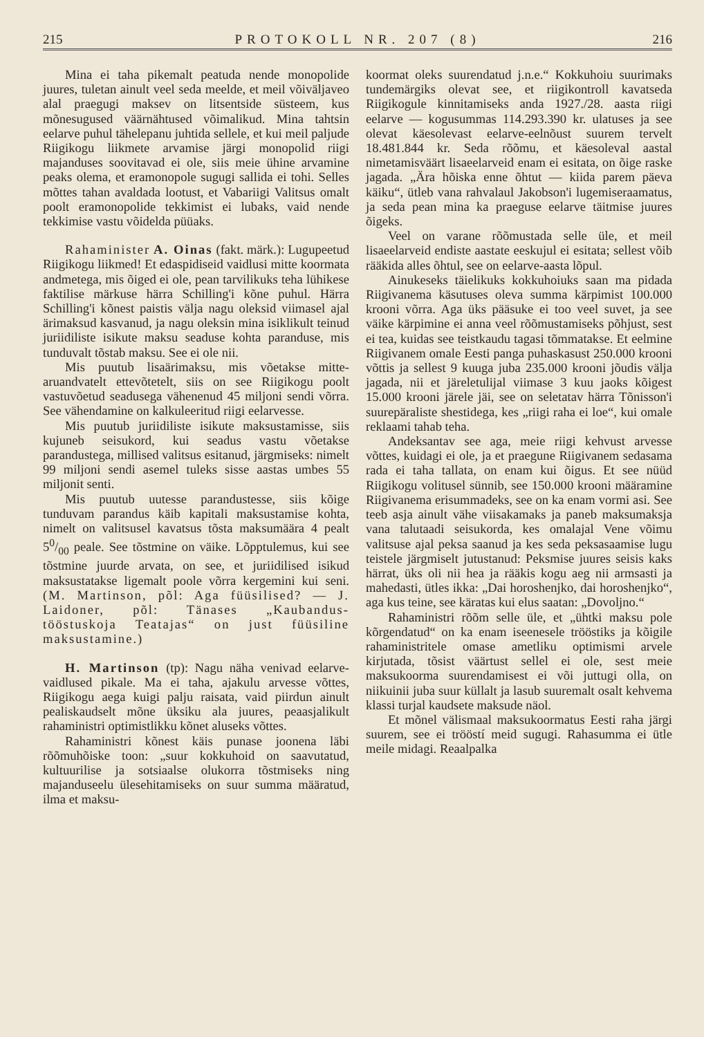215 PROTOKOLL NR. 207 (8) 216
Mina ei taha pikemalt peatuda nende monopolide juures, tuletan ainult veel seda meelde, et meil võiväljaveo alal praegugi maksev on litsentside süsteem, kus mõnesugused väärnähtused võimalikud. Mina tahtsin eelarve puhul tähelepanu juhtida sellele, et kui meil paljude Riigikogu liikmete arvamise järgi monopolid riigi majanduses soovitavad ei ole, siis meie ühine arvamine peaks olema, et eramonopole sugugi sallida ei tohi. Selles mõttes tahan avaldada lootust, et Vabariigi Valitsus omalt poolt eramonopolide tekkimist ei lubaks, vaid nende tekkimise vastu võidelda püüaks.
Rahaminister A. Oinas (fakt. märk.): Lugupeetud Riigikogu liikmed! Et edaspidiseid vaidlusi mitte koormata andmetega, mis õiged ei ole, pean tarvilikuks teha lühikese faktilise märkuse härra Schilling'i kõne puhul. Härra Schilling'i kõnest paistis välja nagu oleksid viimasel ajal ärimaksud kasvanud, ja nagu oleksin mina isiklikult teinud juriidiliste isikute maksu seaduse kohta paranduse, mis tunduvalt tõstab maksu. See ei ole nii.
Mis puutub lisaärimaksu, mis võetakse mitte-aruandvatelt ettevõtetelt, siis on see Riigikogu poolt vastuvõetud seadusega vähenenud 45 miljoni sendi võrra. See vähendamine on kalkuleeritud riigi eelarvesse.
Mis puutub juriidiliste isikute maksustamisse, siis kujuneb seisukord, kui seadus vastu võetakse parandustega, millised valitsus esitanud, järgmiseks: nimelt 99 miljoni sendi asemel tuleks sisse aastas umbes 55 miljonit senti.
Mis puutub uutesse parandustesse, siis kõige tunduvam parandus käib kapitali maksustamise kohta, nimelt on valitsusel kavatsus tõsta maksumäära 4 pealt 50/00 peale. See tõstmine on väike. Lõpptulemus, kui see tõstmine juurde arvata, on see, et juriidilised isikud maksustatakse ligemalt poole võrra kergemini kui seni. (M. Martinson, põl: Aga füüsilised? — J. Laidoner, põl: Tänases „Kaubandus-tööstuskoja Teatajas“ on just füüsiline maksustamine.)
H. Martinson (tp): Nagu näha venivad eelarve-vaidlused pikale. Ma ei taha, ajakulu arvesse võttes, Riigikogu aega kuigi palju raisata, vaid piirdun ainult pealiskaudselt mõne üksiku ala juures, peaasjalikult rahaministri optimistlikku kõnet aluseks võttes.
Rahaministri kõnest käis punase joonena läbi rõõmuhõiske toon: „suur kokkuhoid on saavutatud, kultuurilise ja sotsiaalse olukorra tõstmiseks ning majanduseelu ülesehitamiseks on suur summa määratud, ilma et maksu-
koormat oleks suurendatud j.n.e.“ Kokkuhoiu suurimaks tundemärgiks olevat see, et riigikontroll kavatseda Riigikogule kinnitamiseks anda 1927./28. aasta riigi eelarve — kogusummas 114.293.390 kr. ulatuses ja see olevat käesolevast eelarve-eelnõust suurem tervelt 18.481.844 kr. Seda rõõmu, et käesoleval aastal nimetamisväärt lisaeelarveid enam ei esitata, on õige raske jagada. „Ära hõiska enne õhtut — kiida parem päeva käiku“, ütleb vana rahvalaul Jakobson'i lugemiseraamatus, ja seda pean mina ka praeguse eelarve täitmise juures õigeks.
Veel on varane rõõmustada selle üle, et meil lisaeelarveid endiste aastate eeskujul ei esitata; sellest võib rääkida alles õhtul, see on eelarve-aasta lõpul.
Ainukeseks täielikuks kokkuhoiuks saan ma pidada Riigivanema käsutuses oleva summa kärpimist 100.000 krooni võrra. Aga üks pääsuke ei too veel suvet, ja see väike kärpimine ei anna veel rõõmustamiseks põhjust, sest ei tea, kuidas see teistkaudu tagasi tõmmatakse. Et eelmine Riigivanem omale Eesti panga puhaskasust 250.000 krooni võttis ja sellest 9 kuuga juba 235.000 krooni jõudis välja jagada, nii et järeletulijal viimase 3 kuu jaoks kõigest 15.000 krooni järele jäi, see on seletatav härra Tõnisson'i suurepäraliste shestidega, kes „riigi raha ei loe“, kui omale reklaami tahab teha.
Andeksantav see aga, meie riigi kehvust arvesse võttes, kuidagi ei ole, ja et praegune Riigivanem sedasama rada ei taha tallata, on enam kui õigus. Et see nüüd Riigikogu volitusel sünnib, see 150.000 krooni määramine Riigivanema erisummadeks, see on ka enam vormi asi. See teeb asja ainult vähe viisakamaks ja paneb maksumaksja vana talutaadi seisukorda, kes omalajal Vene võimu valitsuse ajal peksa saanud ja kes seda peksasaamise lugu teistele järgmiselt jutustanud: Peksmise juures seisis kaks härrat, üks oli nii hea ja rääkis kogu aeg nii armsasti ja mahedasti, ütles ikka: „Dai horoshenjko, dai horoshenjko“, aga kus teine, see käratas kui elus saatan: „Dovoljno.“
Rahaministri rõõm selle üle, et „ühtki maksu pole kõrgendatud“ on ka enam iseenesele trööstiks ja kõigile rahaministritele omase ametliku optimismi arvele kirjutada, tõsist väärtust sellel ei ole, sest meie maksukoorma suurendamisest ei või juttugi olla, on niikuinii juba suur küllalt ja lasub suuremalt osalt kehvema klassi turjal kaudsete maksude näol.
Et mõnel välismaal maksukoormatus Eesti raha järgi suurem, see ei trööstí meid sugugi. Rahasumma ei ütle meile midagi. Reaalpalka